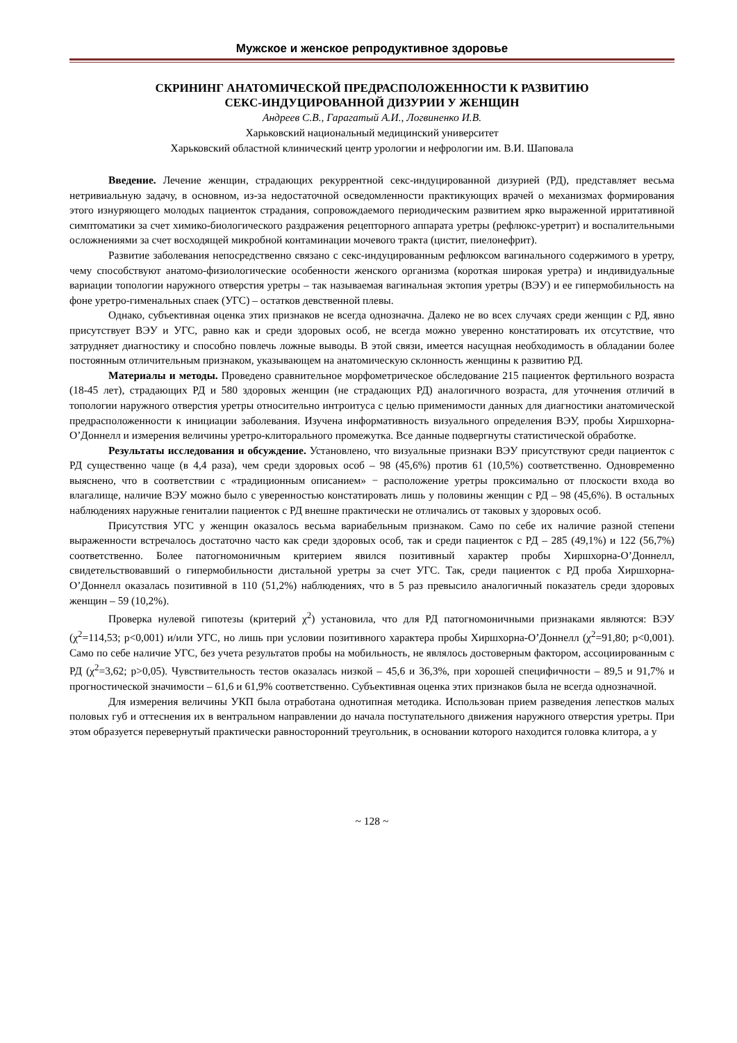Мужское и женское репродуктивное здоровье
СКРИНИНГ АНАТОМИЧЕСКОЙ ПРЕДРАСПОЛОЖЕННОСТИ К РАЗВИТИЮ
СЕКС-ИНДУЦИРОВАННОЙ ДИЗУРИИ У ЖЕНЩИН
Андреев С.В., Гарагатый А.И., Логвиненко И.В.
Харьковский национальный медицинский университет
Харьковский областной клинический центр урологии и нефрологии им. В.И. Шаповала
Введение. Лечение женщин, страдающих рекуррентной секс-индуцированной дизурией (РД), представляет весьма нетривиальную задачу, в основном, из-за недостаточной осведомленности практикующих врачей о механизмах формирования этого изнуряющего молодых пациенток страдания, сопровождаемого периодическим развитием ярко выраженной ирритативной симптоматики за счет химико-биологического раздражения рецепторного аппарата уретры (рефлюкс-уретрит) и воспалительными осложнениями за счет восходящей микробной контаминации мочевого тракта (цистит, пиелонефрит).
Развитие заболевания непосредственно связано с секс-индуцированным рефлюксом вагинального содержимого в уретру, чему способствуют анатомо-физиологические особенности женского организма (короткая широкая уретра) и индивидуальные вариации топологии наружного отверстия уретры – так называемая вагинальная эктопия уретры (ВЭУ) и ее гипермобильность на фоне уретро-гименальных спаек (УГС) – остатков девственной плевы.
Однако, субъективная оценка этих признаков не всегда однозначна. Далеко не во всех случаях среди женщин с РД, явно присутствует ВЭУ и УГС, равно как и среди здоровых особ, не всегда можно уверенно констатировать их отсутствие, что затрудняет диагностику и способно повлечь ложные выводы. В этой связи, имеется насущная необходимость в обладании более постоянным отличительным признаком, указывающем на анатомическую склонность женщины к развитию РД.
Материалы и методы. Проведено сравнительное морфометрическое обследование 215 пациенток фертильного возраста (18-45 лет), страдающих РД и 580 здоровых женщин (не страдающих РД) аналогичного возраста, для уточнения отличий в топологии наружного отверстия уретры относительно интроитуса с целью применимости данных для диагностики анатомической предрасположенности к инициации заболевания. Изучена информативность визуального определения ВЭУ, пробы Хиршхорна-О’Доннелл и измерения величины уретро-клиторального промежутка. Все данные подвергнуты статистической обработке.
Результаты исследования и обсуждение. Установлено, что визуальные признаки ВЭУ присутствуют среди пациенток с РД существенно чаще (в 4,4 раза), чем среди здоровых особ – 98 (45,6%) против 61 (10,5%) соответственно. Одновременно выяснено, что в соответствии с «традиционным описанием» − расположение уретры проксимально от плоскости входа во влагалище, наличие ВЭУ можно было с уверенностью констатировать лишь у половины женщин с РД – 98 (45,6%). В остальных наблюдениях наружные гениталии пациенток с РД внешне практически не отличались от таковых у здоровых особ.
Присутствия УГС у женщин оказалось весьма вариабельным признаком. Само по себе их наличие разной степени выраженности встречалось достаточно часто как среди здоровых особ, так и среди пациенток с РД – 285 (49,1%) и 122 (56,7%) соответственно. Более патогномоничным критерием явился позитивный характер пробы Хиршхорна-О’Доннелл, свидетельствовавший о гипермобильности дистальной уретры за счет УГС. Так, среди пациенток с РД проба Хиршхорна-О’Доннелл оказалась позитивной в 110 (51,2%) наблюдениях, что в 5 раз превысило аналогичный показатель среди здоровых женщин – 59 (10,2%).
Проверка нулевой гипотезы (критерий χ<sup>2</sup>) установила, что для РД патогномоничными признаками являются: ВЭУ (χ<sup>2</sup>=114,53; p<0,001) и/или УГС, но лишь при условии позитивного характера пробы Хиршхорна-О’Доннелл (χ<sup>2</sup>=91,80; p<0,001). Само по себе наличие УГС, без учета результатов пробы на мобильность, не являлось достоверным фактором, ассоциированным с РД (χ<sup>2</sup>=3,62; p>0,05). Чувствительность тестов оказалась низкой – 45,6 и 36,3%, при хорошей специфичности – 89,5 и 91,7% и прогностической значимости – 61,6 и 61,9% соответственно. Субъективная оценка этих признаков была не всегда однозначной.
Для измерения величины УКП была отработана однотипная методика. Использован прием разведения лепестков малых половых губ и оттеснения их в вентральном направлении до начала поступательного движения наружного отверстия уретры. При этом образуется перевернутый практически равносторонний треугольник, в основании которого находится головка клитора, а у
~ 128 ~